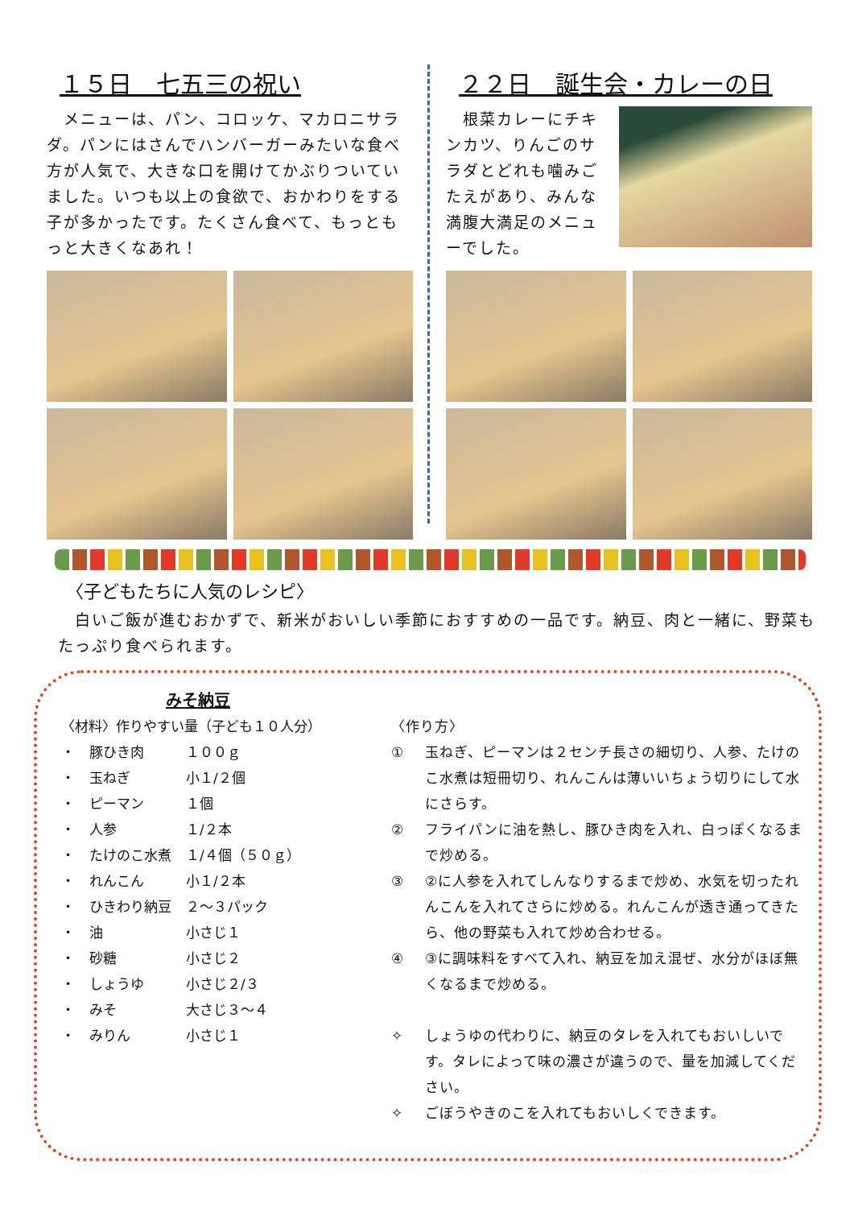１５日　七五三の祝い
　メニューは、パン、コロッケ、マカロニサラダ。パンにはさんでハンバーガーみたいな食べ方が人気で、大きな口を開けてかぶりついていました。いつも以上の食欲で、おかわりをする子が多かったです。たくさん食べて、もっともっと大きくなあれ！
２２日　誕生会・カレーの日
　根菜カレーにチキンカツ、りんごのサラダとどれも噛みごたえがあり、みんな満腹大満足のメニューでした。
〈子どもたちに人気のレシピ〉
　白いご飯が進むおかずで、新米がおいしい季節におすすめの一品です。納豆、肉と一緒に、野菜もたっぷり食べられます。
みそ納豆
〈材料〉作りやすい量（子ども１０人分）
| ・ | 豚ひき肉 | １００ｇ |
| ・ | 玉ねぎ | 小１/２個 |
| ・ | ピーマン | １個 |
| ・ | 人参 | １/２本 |
| ・ | たけのこ水煮 | １/４個（５０ｇ） |
| ・ | れんこん | 小１/２本 |
| ・ | ひきわり納豆 | ２～３パック |
| ・ | 油 | 小さじ１ |
| ・ | 砂糖 | 小さじ２ |
| ・ | しょうゆ | 小さじ２/３ |
| ・ | みそ | 大さじ３～４ |
| ・ | みりん | 小さじ１ |
〈作り方〉
① 玉ねぎ、ピーマンは２センチ長さの細切り、人参、たけのこ水煮は短冊切り、れんこんは薄いいちょう切りにして水にさらす。
② フライパンに油を熱し、豚ひき肉を入れ、白っぽくなるまで炒める。
③ ②に人参を入れてしんなりするまで炒め、水気を切ったれんこんを入れてさらに炒める。れんこんが透き通ってきたら、他の野菜も入れて炒め合わせる。
④ ③に調味料をすべて入れ、納豆を加え混ぜ、水分がほぼ無くなるまで炒める。
✧ しょうゆの代わりに、納豆のタレを入れてもおいしいです。タレによって味の濃さが違うので、量を加減してください。
✧ ごぼうやきのこを入れてもおいしくできます。